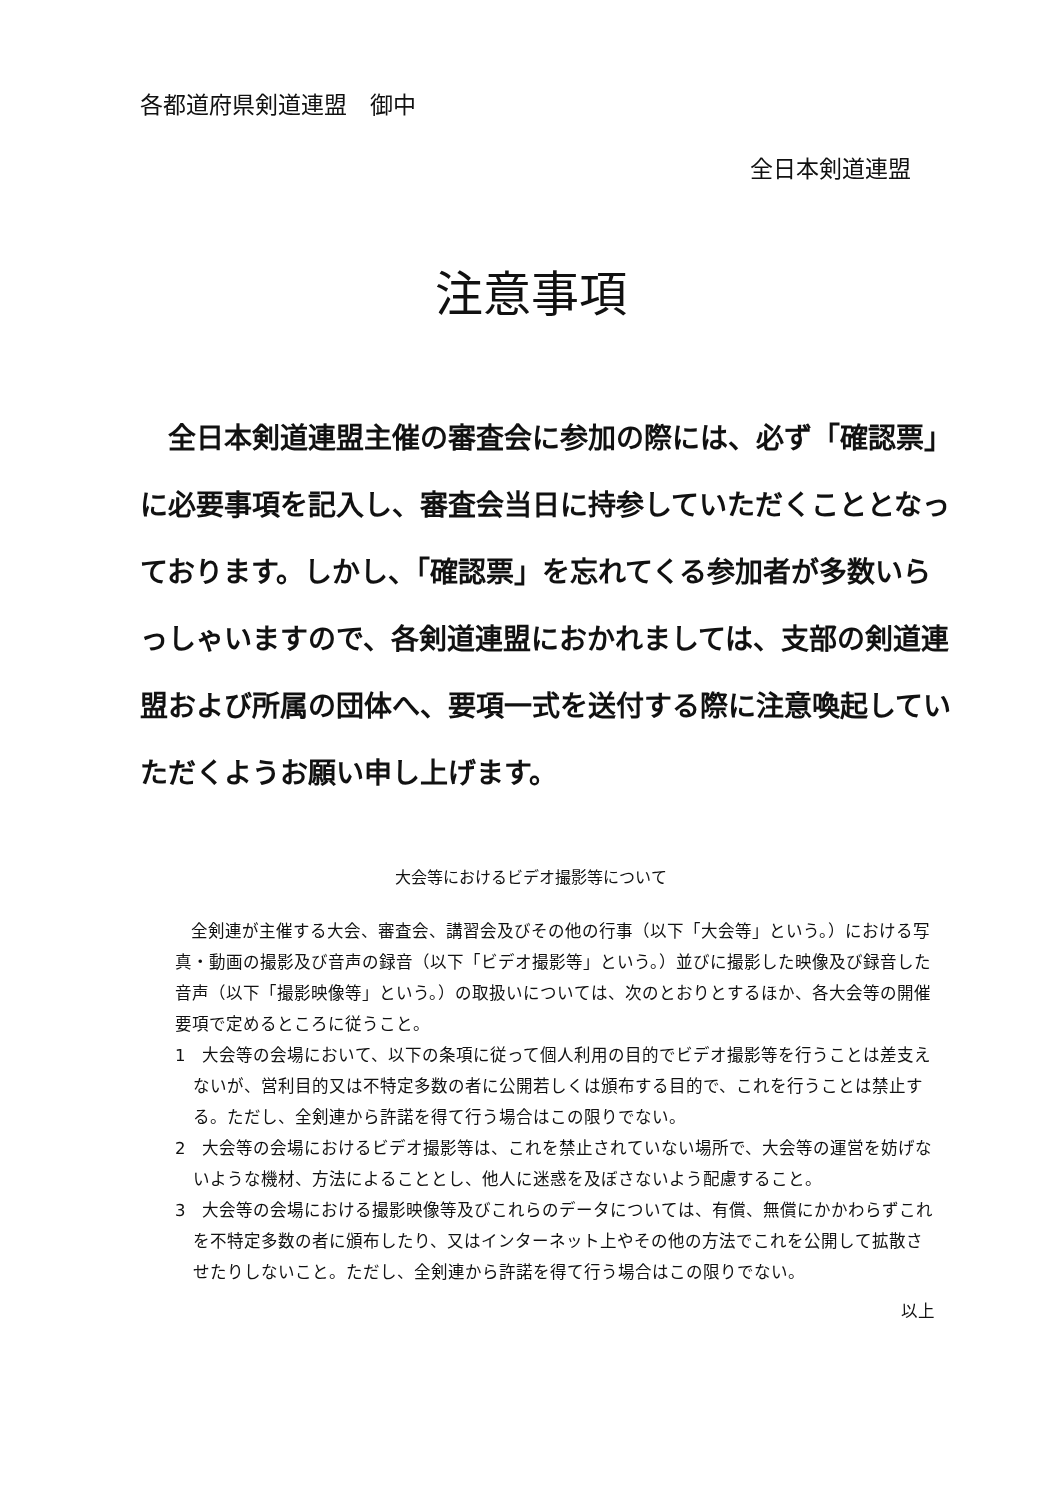各都道府県剣道連盟　御中
全日本剣道連盟
注意事項
全日本剣道連盟主催の審査会に参加の際には、必ず「確認票」に必要事項を記入し、審査会当日に持参していただくこととなっております。しかし、「確認票」を忘れてくる参加者が多数いらっしゃいますので、各剣道連盟におかれましては、支部の剣道連盟および所属の団体へ、要項一式を送付する際に注意喚起していただくようお願い申し上げます。
大会等におけるビデオ撮影等について
全剣連が主催する大会、審査会、講習会及びその他の行事（以下「大会等」という。）における写真・動画の撮影及び音声の録音（以下「ビデオ撮影等」という。）並びに撮影した映像及び録音した音声（以下「撮影映像等」という。）の取扱いについては、次のとおりとするほか、各大会等の開催要項で定めるところに従うこと。
1　大会等の会場において、以下の条項に従って個人利用の目的でビデオ撮影等を行うことは差支えないが、営利目的又は不特定多数の者に公開若しくは頒布する目的で、これを行うことは禁止する。ただし、全剣連から許諾を得て行う場合はこの限りでない。
2　大会等の会場におけるビデオ撮影等は、これを禁止されていない場所で、大会等の運営を妨げないような機材、方法によることとし、他人に迷惑を及ぼさないよう配慮すること。
3　大会等の会場における撮影映像等及びこれらのデータについては、有償、無償にかかわらずこれを不特定多数の者に頒布したり、又はインターネット上やその他の方法でこれを公開して拡散させたりしないこと。ただし、全剣連から許諾を得て行う場合はこの限りでない。
以上